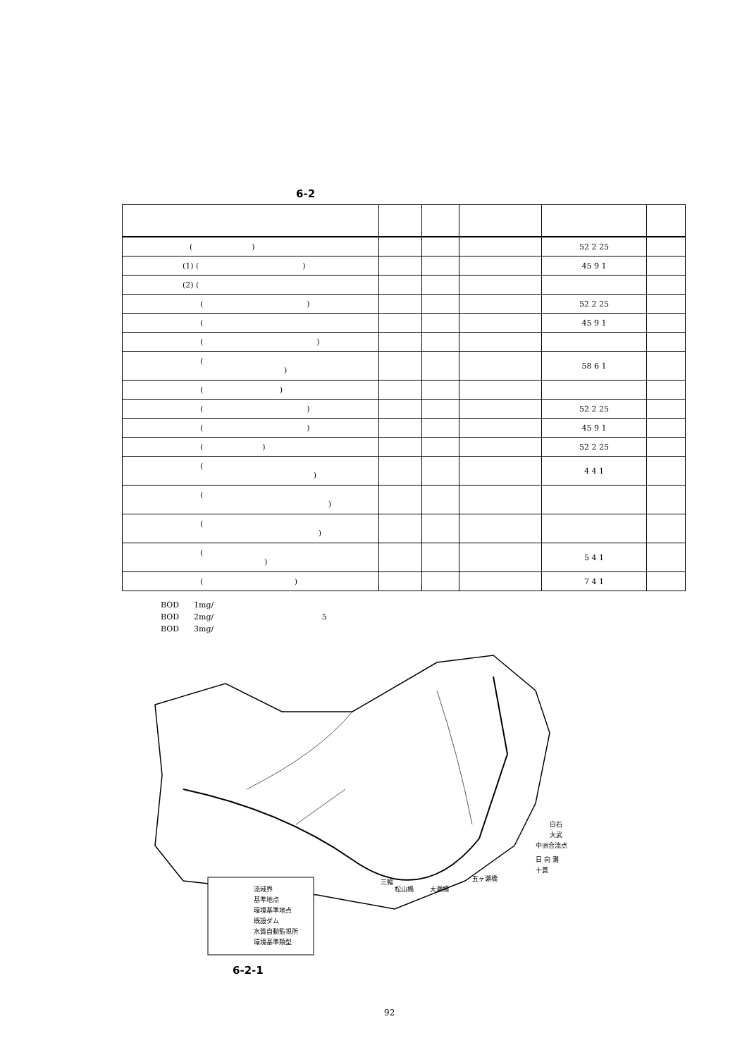6-2
| ( ) | | | | 52 2 25 | |
| (1) ( ) | | | | 45 9 1 | |
| (2) ( | | | | | |
| ( ) | | | | 52 2 25 | |
| ( | | | | 45 9 1 | |
| ( ) | | | | | |
| ( ) | | | | 58 6 1 | |
| ( ) | | | | | |
| ( ) | | | | 52 2 25 | |
| ( ) | | | | 45 9 1 | |
| ( ) | | | | 52 2 25 | |
| ( ) | | | | 4 4 1 | |
| ( ) | | | | | |
| ( ) | | | | | |
| ( ) | | | | 5 4 1 | |
| ( ) | | | | 7 4 1 | |
BOD 1mg/
BOD 2mg/ 5
BOD 3mg/
流域界
基準地点
環境基準地点
既設ダム
水質自動監視所
環境基準類型
白石
大武
中洲合流点
日 向 灘
十貫
五ヶ瀬橋
大瀬橋
松山橋
三輪
6-2-1
92